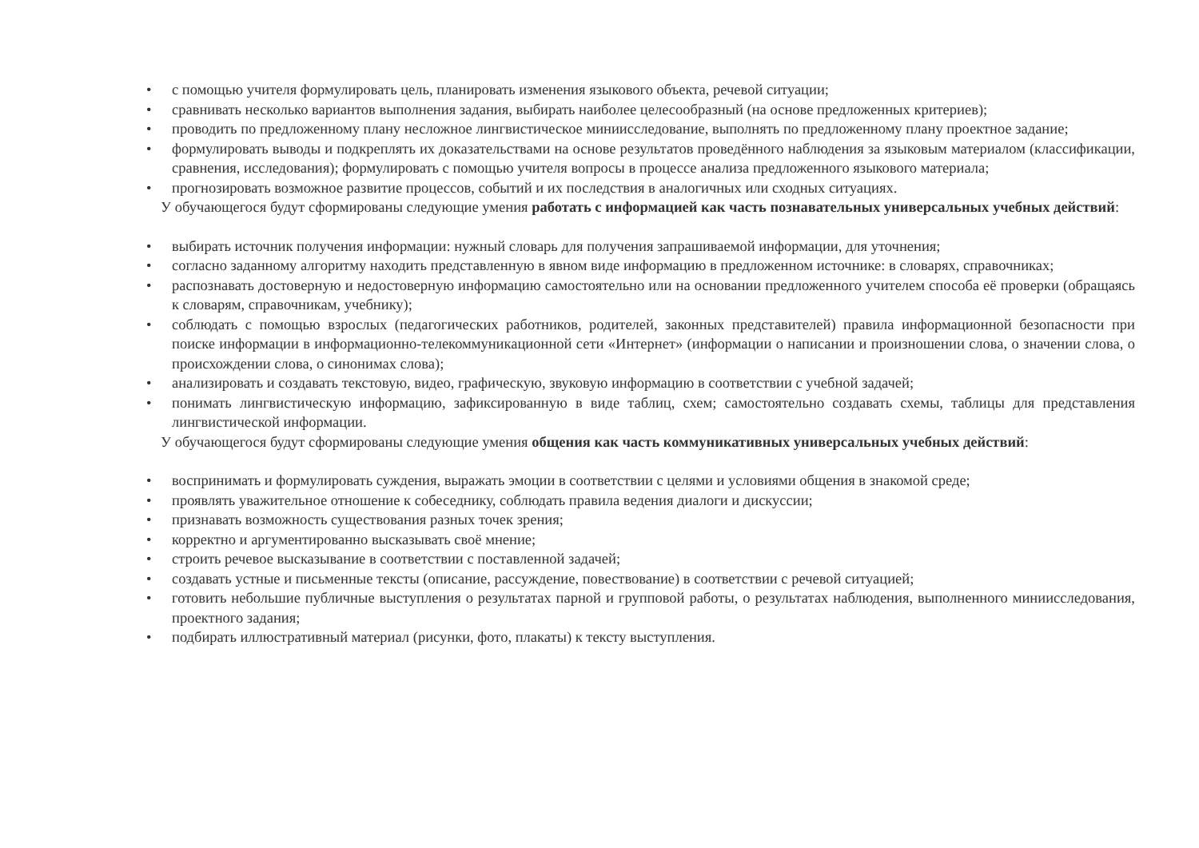• с помощью учителя формулировать цель, планировать изменения языкового объекта, речевой ситуации;
• сравнивать несколько вариантов выполнения задания, выбирать наиболее целесообразный (на основе предложенных критериев);
• проводить по предложенному плану несложное лингвистическое миниисследование, выполнять по предложенному плану проектное задание;
• формулировать выводы и подкреплять их доказательствами на основе результатов проведённого наблюдения за языковым материалом (классификации, сравнения, исследования); формулировать с помощью учителя вопросы в процессе анализа предложенного языкового материала;
• прогнозировать возможное развитие процессов, событий и их последствия в аналогичных или сходных ситуациях.
У обучающегося будут сформированы следующие умения работать с информацией как часть познавательных универсальных учебных действий:
• выбирать источник получения информации: нужный словарь для получения запрашиваемой информации, для уточнения;
• согласно заданному алгоритму находить представленную в явном виде информацию в предложенном источнике: в словарях, справочниках;
• распознавать достоверную и недостоверную информацию самостоятельно или на основании предложенного учителем способа её проверки (обращаясь к словарям, справочникам, учебнику);
• соблюдать с помощью взрослых (педагогических работников, родителей, законных представителей) правила информационной безопасности при поиске информации в информационно-телекоммуникационной сети «Интернет» (информации о написании и произношении слова, о значении слова, о происхождении слова, о синонимах слова);
• анализировать и создавать текстовую, видео, графическую, звуковую информацию в соответствии с учебной задачей;
• понимать лингвистическую информацию, зафиксированную в виде таблиц, схем; самостоятельно создавать схемы, таблицы для представления лингвистической информации.
У обучающегося будут сформированы следующие умения общения как часть коммуникативных универсальных учебных действий:
• воспринимать и формулировать суждения, выражать эмоции в соответствии с целями и условиями общения в знакомой среде;
• проявлять уважительное отношение к собеседнику, соблюдать правила ведения диалоги и дискуссии;
• признавать возможность существования разных точек зрения;
• корректно и аргументированно высказывать своё мнение;
• строить речевое высказывание в соответствии с поставленной задачей;
• создавать устные и письменные тексты (описание, рассуждение, повествование) в соответствии с речевой ситуацией;
• готовить небольшие публичные выступления о результатах парной и групповой работы, о результатах наблюдения, выполненного миниисследования, проектного задания;
• подбирать иллюстративный материал (рисунки, фото, плакаты) к тексту выступления.